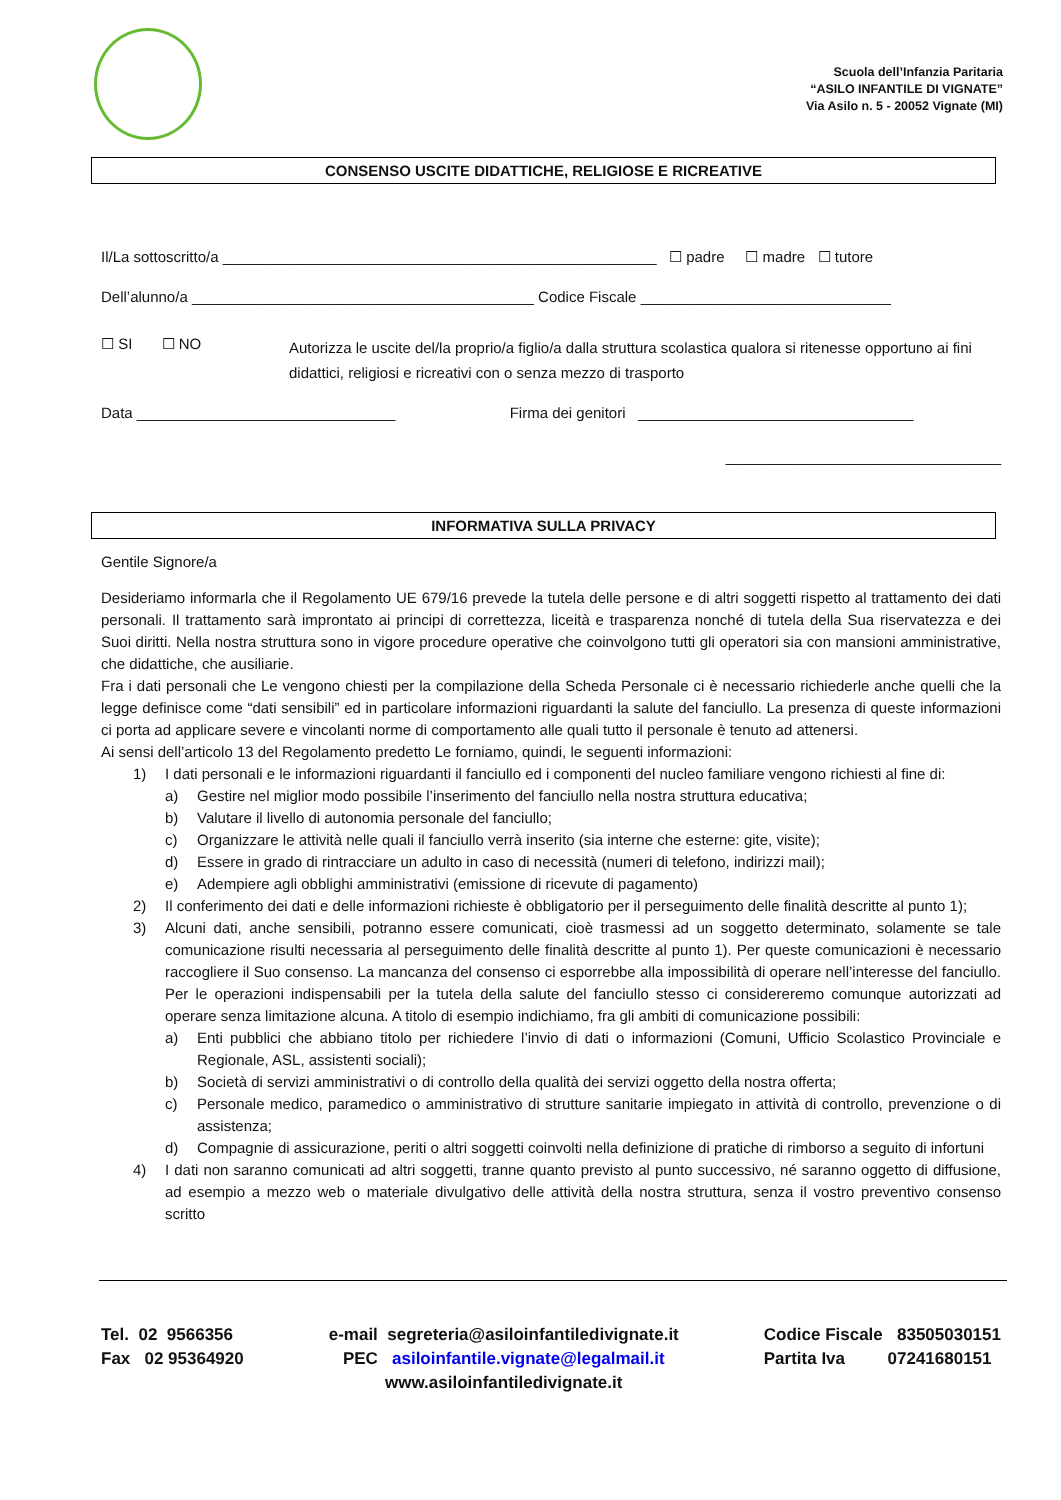Scuola dell’Infanzia Paritaria
“ASILO INFANTILE DI VIGNATE”
Via Asilo n. 5 - 20052 Vignate (MI)
CONSENSO USCITE DIDATTICHE, RELIGIOSE E RICREATIVE
Il/La sottoscritto/a ____________________________________________________ ☐ padre ☐ madre ☐ tutore
Dell’alunno/a _________________________________________ Codice Fiscale ______________________________
☐ SI ☐ NO Autorizza le uscite del/la proprio/a figlio/a dalla struttura scolastica qualora si ritenesse opportuno ai fini didattici, religiosi e ricreativi con o senza mezzo di trasporto
Data _______________________________ Firma dei genitori _________________________________
_________________________________
INFORMATIVA SULLA PRIVACY
Gentile Signore/a
Desideriamo informarla che il Regolamento UE 679/16 prevede la tutela delle persone e di altri soggetti rispetto al trattamento dei dati personali. Il trattamento sarà improntato ai principi di correttezza, liceità e trasparenza nonché di tutela della Sua riservatezza e dei Suoi diritti. Nella nostra struttura sono in vigore procedure operative che coinvolgono tutti gli operatori sia con mansioni amministrative, che didattiche, che ausiliarie.
Fra i dati personali che Le vengono chiesti per la compilazione della Scheda Personale ci è necessario richiederle anche quelli che la legge definisce come “dati sensibili” ed in particolare informazioni riguardanti la salute del fanciullo. La presenza di queste informazioni ci porta ad applicare severe e vincolanti norme di comportamento alle quali tutto il personale è tenuto ad attenersi.
Ai sensi dell’articolo 13 del Regolamento predetto Le forniamo, quindi, le seguenti informazioni:
1) I dati personali e le informazioni riguardanti il fanciullo ed i componenti del nucleo familiare vengono richiesti al fine di:
a) Gestire nel miglior modo possibile l’inserimento del fanciullo nella nostra struttura educativa;
b) Valutare il livello di autonomia personale del fanciullo;
c) Organizzare le attività nelle quali il fanciullo verrà inserito (sia interne che esterne: gite, visite);
d) Essere in grado di rintracciare un adulto in caso di necessità (numeri di telefono, indirizzi mail);
e) Adempiere agli obblighi amministrativi (emissione di ricevute di pagamento)
2) Il conferimento dei dati e delle informazioni richieste è obbligatorio per il perseguimento delle finalità descritte al punto 1);
3) Alcuni dati, anche sensibili, potranno essere comunicati, cioè trasmessi ad un soggetto determinato, solamente se tale comunicazione risulti necessaria al perseguimento delle finalità descritte al punto 1). Per queste comunicazioni è necessario raccogliere il Suo consenso. La mancanza del consenso ci esporrebbe alla impossibilità di operare nell’interesse del fanciullo. Per le operazioni indispensabili per la tutela della salute del fanciullo stesso ci considereremo comunque autorizzati ad operare senza limitazione alcuna. A titolo di esempio indichiamo, fra gli ambiti di comunicazione possibili:
a) Enti pubblici che abbiano titolo per richiedere l’invio di dati o informazioni (Comuni, Ufficio Scolastico Provinciale e Regionale, ASL, assistenti sociali);
b) Società di servizi amministrativi o di controllo della qualità dei servizi oggetto della nostra offerta;
c) Personale medico, paramedico o amministrativo di strutture sanitarie impiegato in attività di controllo, prevenzione o di assistenza;
d) Compagnie di assicurazione, periti o altri soggetti coinvolti nella definizione di pratiche di rimborso a seguito di infortuni
4) I dati non saranno comunicati ad altri soggetti, tranne quanto previsto al punto successivo, né saranno oggetto di diffusione, ad esempio a mezzo web o materiale divulgativo delle attività della nostra struttura, senza il vostro preventivo consenso scritto
Tel. 02 9566356
Fax 02 95364920
e-mail segreteria@asiloinfantiledivignate.it
PEC asiloinfantile.vignate@legalmail.it
www.asiloinfantiledivignate.it
Codice Fiscale 83505030151
Partita Iva 07241680151